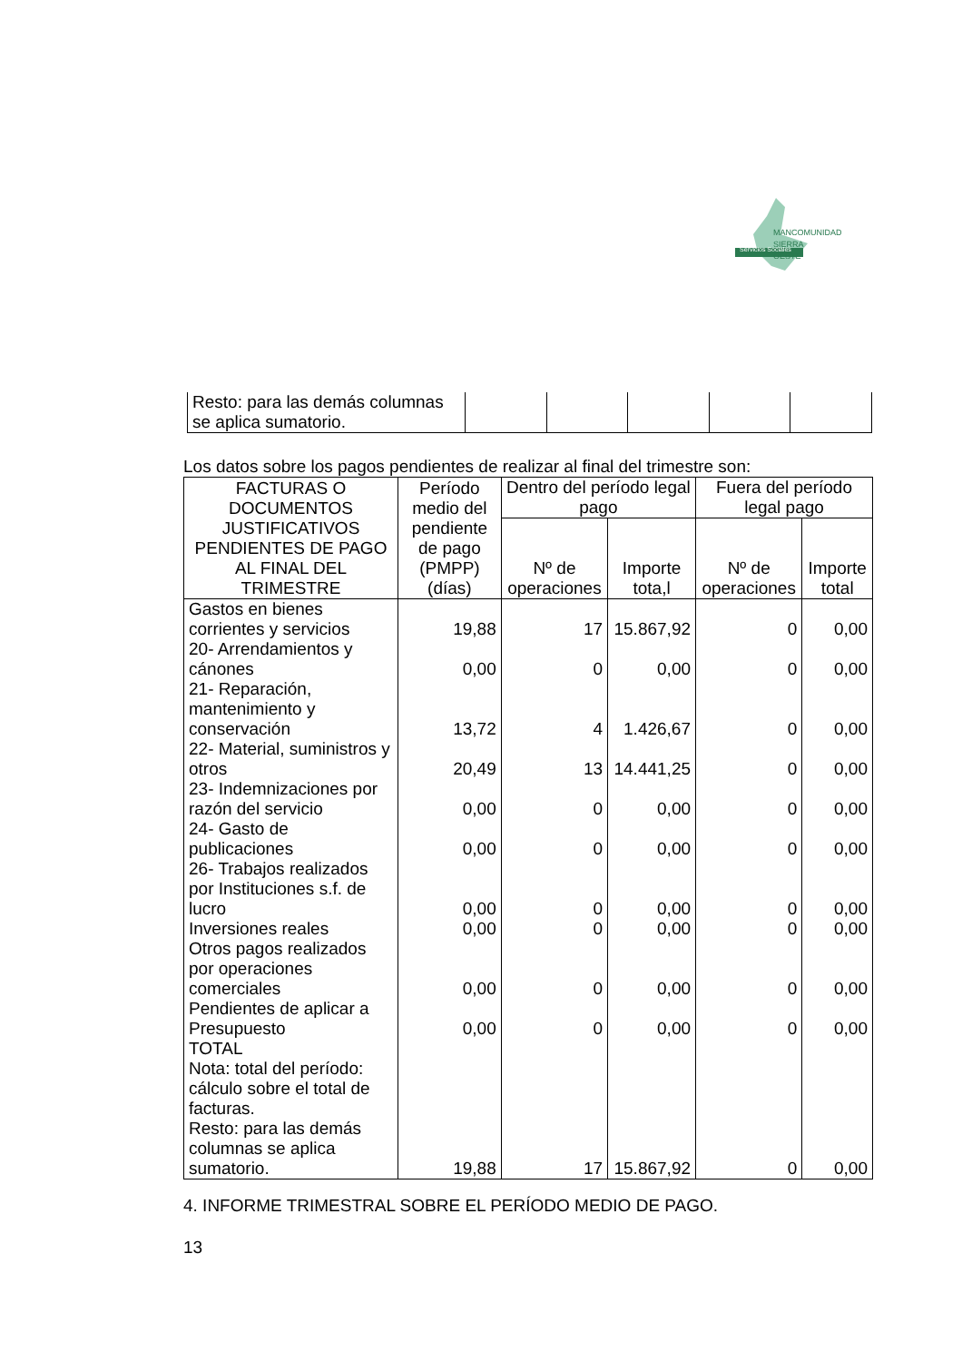MANCOMUNIDAD
SIERRA
OESTE
Servicios Sociales
| Resto: para las demás columnas se aplica sumatorio. | | | | | |
Los datos sobre los pagos pendientes de realizar al final del trimestre son:
| FACTURAS O DOCUMENTOS JUSTIFICATIVOS PENDIENTES DE PAGO AL FINAL DEL TRIMESTRE | Período medio del pendiente de pago (PMPP) (días) | Dentro del período legal pago | | Fuera del período legal pago | |
| --- | --- | --- | --- | --- | --- |
| | | Nº de operaciones | Importe tota,l | Nº de operaciones | Importe total |
| Gastos en bienes corrientes y servicios | 19,88 | 17 | 15.867,92 | 0 | 0,00 |
| 20- Arrendamientos y cánones | 0,00 | 0 | 0,00 | 0 | 0,00 |
| 21- Reparación, mantenimiento y conservación | 13,72 | 4 | 1.426,67 | 0 | 0,00 |
| 22- Material, suministros y otros | 20,49 | 13 | 14.441,25 | 0 | 0,00 |
| 23- Indemnizaciones por razón del servicio | 0,00 | 0 | 0,00 | 0 | 0,00 |
| 24- Gasto de publicaciones | 0,00 | 0 | 0,00 | 0 | 0,00 |
| 26- Trabajos realizados por Instituciones s.f. de lucro | 0,00 | 0 | 0,00 | 0 | 0,00 |
| Inversiones reales | 0,00 | 0 | 0,00 | 0 | 0,00 |
| Otros pagos realizados por operaciones comerciales | 0,00 | 0 | 0,00 | 0 | 0,00 |
| Pendientes de aplicar a Presupuesto | 0,00 | 0 | 0,00 | 0 | 0,00 |
| TOTAL Nota: total del período: cálculo sobre el total de facturas. Resto: para las demás columnas se aplica sumatorio. | 19,88 | 17 | 15.867,92 | 0 | 0,00 |
4. INFORME TRIMESTRAL SOBRE EL PERÍODO MEDIO DE PAGO.
13